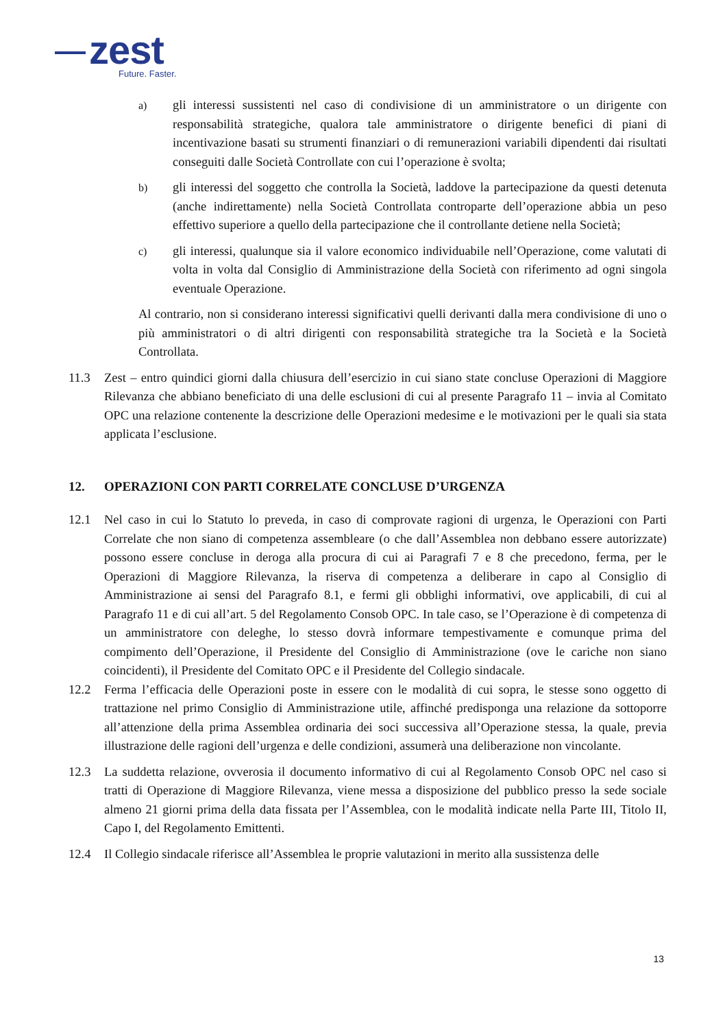zest
Future. Faster.
a)
gli interessi sussistenti nel caso di condivisione di un amministratore o un dirigente con responsabilità strategiche, qualora tale amministratore o dirigente benefici di piani di incentivazione basati su strumenti finanziari o di remunerazioni variabili dipendenti dai risultati conseguiti dalle Società Controllate con cui l’operazione è svolta;
b)
gli interessi del soggetto che controlla la Società, laddove la partecipazione da questi detenuta (anche indirettamente) nella Società Controllata controparte dell’operazione abbia un peso effettivo superiore a quello della partecipazione che il controllante detiene nella Società;
c)
gli interessi, qualunque sia il valore economico individuabile nell’Operazione, come valutati di volta in volta dal Consiglio di Amministrazione della Società con riferimento ad ogni singola eventuale Operazione.
Al contrario, non si considerano interessi significativi quelli derivanti dalla mera condivisione di uno o più amministratori o di altri dirigenti con responsabilità strategiche tra la Società e la Società Controllata.
11.3 Zest – entro quindici giorni dalla chiusura dell’esercizio in cui siano state concluse Operazioni di Maggiore Rilevanza che abbiano beneficiato di una delle esclusioni di cui al presente Paragrafo 11 – invia al Comitato OPC una relazione contenente la descrizione delle Operazioni medesime e le motivazioni per le quali sia stata applicata l’esclusione.
12. OPERAZIONI CON PARTI CORRELATE CONCLUSE D’URGENZA
12.1 Nel caso in cui lo Statuto lo preveda, in caso di comprovate ragioni di urgenza, le Operazioni con Parti Correlate che non siano di competenza assembleare (o che dall’Assemblea non debbano essere autorizzate) possono essere concluse in deroga alla procura di cui ai Paragrafi 7 e 8 che precedono, ferma, per le Operazioni di Maggiore Rilevanza, la riserva di competenza a deliberare in capo al Consiglio di Amministrazione ai sensi del Paragrafo 8.1, e fermi gli obblighi informativi, ove applicabili, di cui al Paragrafo 11 e di cui all’art. 5 del Regolamento Consob OPC. In tale caso, se l’Operazione è di competenza di un amministratore con deleghe, lo stesso dovrà informare tempestivamente e comunque prima del compimento dell’Operazione, il Presidente del Consiglio di Amministrazione (ove le cariche non siano coincidenti), il Presidente del Comitato OPC e il Presidente del Collegio sindacale.
12.2 Ferma l’efficacia delle Operazioni poste in essere con le modalità di cui sopra, le stesse sono oggetto di trattazione nel primo Consiglio di Amministrazione utile, affinché predisponga una relazione da sottoporre all’attenzione della prima Assemblea ordinaria dei soci successiva all’Operazione stessa, la quale, previa illustrazione delle ragioni dell’urgenza e delle condizioni, assumerà una deliberazione non vincolante.
12.3 La suddetta relazione, ovverosia il documento informativo di cui al Regolamento Consob OPC nel caso si tratti di Operazione di Maggiore Rilevanza, viene messa a disposizione del pubblico presso la sede sociale almeno 21 giorni prima della data fissata per l’Assemblea, con le modalità indicate nella Parte III, Titolo II, Capo I, del Regolamento Emittenti.
12.4 Il Collegio sindacale riferisce all’Assemblea le proprie valutazioni in merito alla sussistenza delle
13